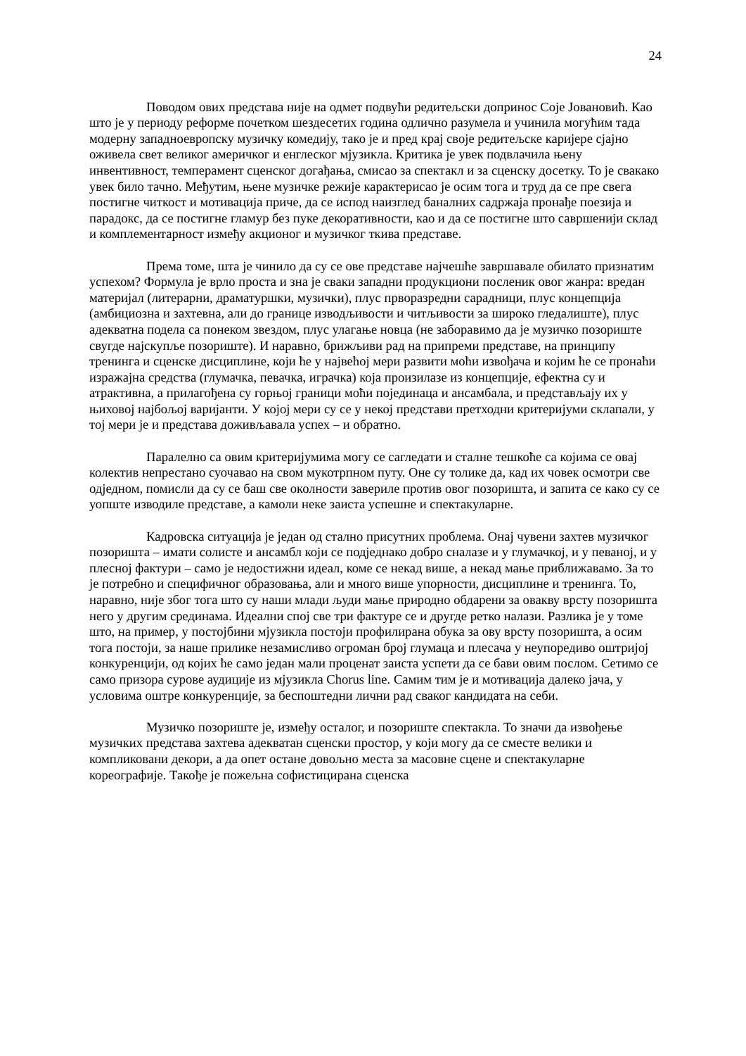24
Поводом ових представа није на одмет подвући редитељски допринос Соје Јовановић. Као што је у периоду реформе почетком шездесетих година одлично разумела и учинила могућим тада модерну западноевропску музичку комедију, тако је и пред крај своје редитељске каријере сјајно оживела свет великог америчког и енглеског мјузикла. Критика је увек подвлачила њену инвентивност, темперамент сценског догађања, смисао за спектакл и за сценску досетку. То је свакако увек било тачно. Међутим, њене музичке режије карактерисао је осим тога и труд да се пре свега постигне читкост и мотивација приче, да се испод наизглед баналних садржаја пронађе поезија и парадокс, да се постигне гламур без пуке декоративности, као и да се постигне што савршенији склад и комплементарност између акционог и музичког ткива представе.
Према томе, шта је чинило да су се ове представе најчешће завршавале обилато признатим успехом? Формула је врло проста и зна је сваки западни продукциони посленик овог жанра: вредан материјал (литерарни, драматуршки, музички), плус прворазредни сарадници, плус концепција (амбициозна и захтевна, али до границе изводљивости и читљивости за широко гледалиште), плус адекватна подела са понеком звездом, плус улагање новца (не заборавимо да је музичко позориште свугде најскупље позориште). И наравно, брижљиви рад на припреми представе, на принципу тренинга и сценске дисциплине, који ће у највећој мери развити моћи извођача и којим ће се пронаћи изражајна средства (глумачка, певачка, играчка) која произилазе из концепције, ефектна су и атрактивна, а прилагођена су горњој граници моћи појединаца и ансамбала, и представљају их у њиховој најбољој варијанти. У којој мери су се у некој представи претходни критеријуми склапали, у тој мери је и представа доживљавала успех – и обратно.
Паралелно са овим критеријумима могу се сагледати и сталне тешкоће са којима се овај колектив непрестано суочавао на свом мукотрпном путу. Оне су толике да, кад их човек осмотри све одједном, помисли да су се баш све околности завериле против овог позоришта, и запита се како су се уопште изводиле представе, а камоли неке заиста успешне и спектакуларне.
Кадровска ситуација је један од стално присутних проблема. Онај чувени захтев музичког позоришта – имати солисте и ансамбл који се подједнако добро сналазе и у глумачкој, и у певаној, и у плесној фактури – само је недостижни идеал, коме се некад више, а некад мање приближавамо. За то је потребно и специфичног образовања, али и много више упорности, дисциплине и тренинга. То, наравно, није због тога што су наши млади људи мање природно обдарени за овакву врсту позоришта него у другим срединама. Идеални спој све три фактуре се и другде ретко налази. Разлика је у томе што, на пример, у постојбини мјузикла постоји профилирана обука за ову врсту позоришта, а осим тога постоји, за наше прилике незамисливо огроман број глумаца и плесача у неупоредиво оштријој конкуренцији, од којих ће само један мали проценат заиста успети да се бави овим послом. Сетимо се само призора сурове аудиције из мјузикла Chorus line. Самим тим је и мотивација далеко јача, у условима оштре конкуренције, за беспоштедни лични рад сваког кандидата на себи.
Музичко позориште је, између осталог, и позориште спектакла. То значи да извођење музичких представа захтева адекватан сценски простор, у који могу да се сместе велики и компликовани декори, а да опет остане довољно места за масовне сцене и спектакуларне кореографије. Такође је пожељна софистицирана сценска